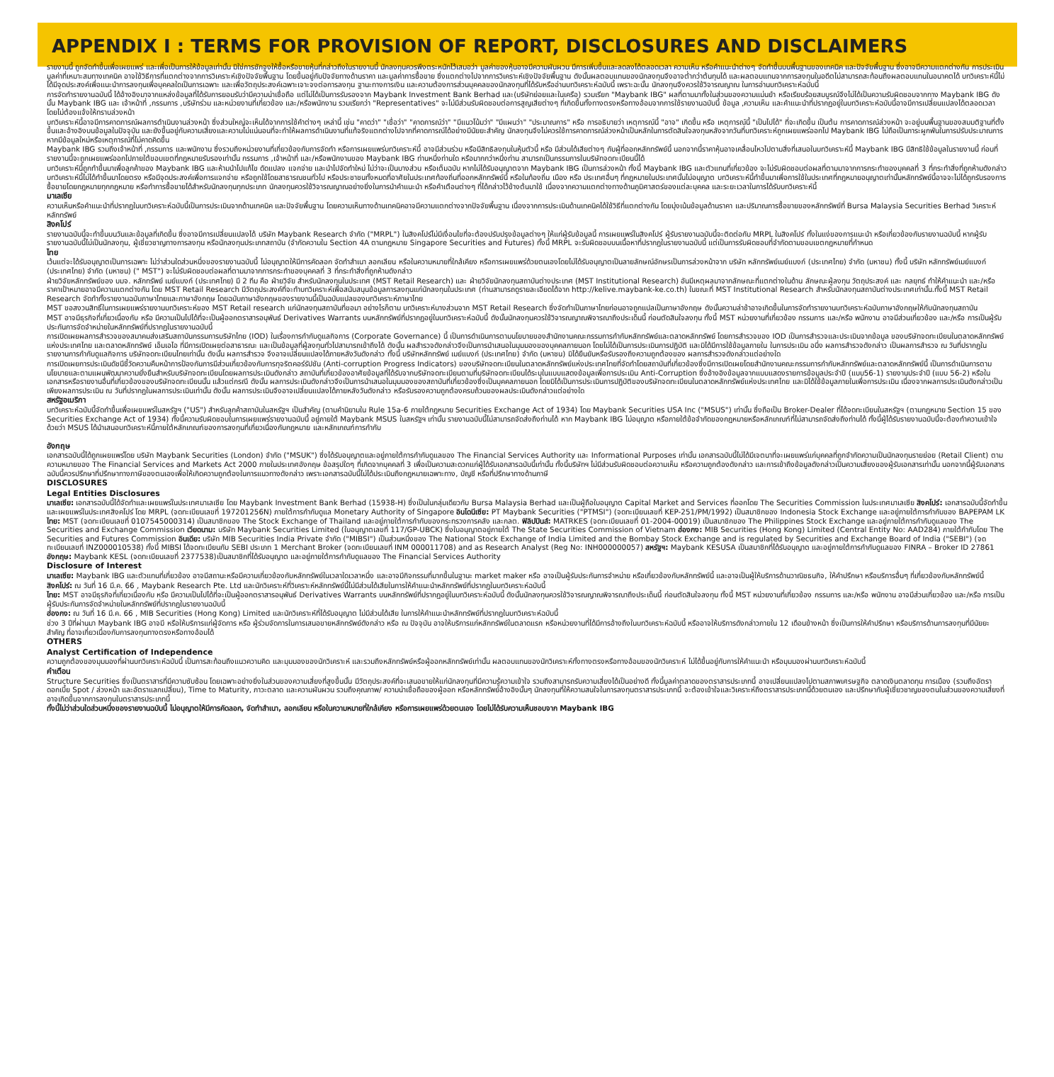APPENDIX I : TERMS FOR PROVISION OF REPORT, DISCLOSURES AND DISCLAIMERS
รายงานนี้ ถูกจัดทำขึ้นเพื่อเผยแพร่ และเพื่อเป็นการให้ข้อมูลเท่านั้น มิใช่การชักจูงให้ซื้อหรือขายหุ้นที่กล่าวถึงในรายงานนี้ นักลงทุนควรพึงตระหนักไว้เสมอว่า มูลค่าของหุ้นอาจมีความผันผวน มีการเพิ่มขึ้นและลดลงได้ตลอดเวลา ความเห็น หรือคำแนะนำต่างๆ จัดทำขึ้นบนพื้นฐานของเทคนิค และปัจจัยพื้นฐาน ซึ่งอาจมีความแตกต่างกัน การประเมินมูลค่าที่เหมาะสมทางเทคนิค อาจใช้วิธีการที่แตกต่างจากการวิเคราะห์เชิงปัจจัยพื้นฐาน โดยขึ้นอยู่กับปัจจัยทางด้านราคา และมูลค่าการซื้อขาย ซึ่งแตกต่างไปจากการวิเคราะห์เชิงปัจจัยพื้นฐาน ดังนั้นผลตอบแทนของนักลงทุนจึงอาจต่ำกว่าต้นทุนได้ และผลตอบแทนจากการลงทุนในอดีตไม่สามารถสะท้อนถึงผลตอบแทนในอนาคตได้ บทวิเคราะห์นี้ไม่ได้มีจุดประสงค์เพื่อแนะนำการลงทุนเพื่อบุคคลใดเป็นการเฉพาะ และเพื่อวัตถุประสงค์เฉพาะเจาะจงต่อการลงทุน ฐานะทางการเงิน และความต้องการส่วนบุคคลของนักลงทุนที่ได้รับหรืออ่านบทวิเคราะห์ฉบับนี้ เพราะฉะนั้น นักลงทุนจึงควรใช้วิจารณญาณ ในการอ่านบทวิเคราะห์ฉบับนี้
การจัดทำรายงานฉบับนี้ ได้อ้างอิงมาจากแหล่งข้อมูลที่ได้รับการยอมรับว่ามีความน่าเชื่อถือ แต่ไม่ได้เป็นการรับรองจาก Maybank Investment Bank Berhad และ(บริษัทย่อยและในเครือ) รวมเรียก "Maybank IBG" ผลที่ตามมาทั้งในส่วนของความแม่นยำ หรือเรียบร้อยสมบูรณ์จึงไม่ได้เป็นความรับผิดชอบจากทาง Maybank IBG ดังนั้น Maybank IBG และ เจ้าหน้าที่ ,กรรมการ ,บริษัทร่วม และหน่วยงานที่เกี่ยวข้อง และ/หรือพนักงาน รวมเรียกว่า "Representatives" จะไม่มีส่วนรับผิดชอบต่อการสูญเสียต่างๆ ที่เกิดขึ้นทั้งทางตรงหรือทางอ้อมจากการใช้รายงานฉบับนี้ ข้อมูล ,ความเห็น และคำแนะนำที่ปรากฏอยู่ในบทวิเคราะห์ฉบับนี้อาจมีการเปลี่ยนแปลงได้ตลอดเวลา โดยไม่ต้องแจ้งให้ทราบล่วงหน้า
บทวิเคราะห์นี้อาจมีการคาดการณ์ผลการดำเนินงานล่วงหน้า ซึ่งส่วนใหญ่จะเห็นได้จากการใช้คำต่างๆ เหล่านี้ เช่น "คาดว่า" "เชื่อว่า" "คาดการณ์ว่า" "มีแนวโน้มว่า" "มีแผนว่า" "ประมาณการ" หรือ การอธิบายว่า เหตุการณ์นี้ "อาจ" เกิดขึ้น หรือ เหตุการณ์นี้ "เป็นไปได้" ที่จะเกิดขึ้น เป็นต้น การคาดการณ์ล่วงหน้า จะอยู่บนพื้นฐานของสมมติฐานที่ตั้งขึ้นและอ้างอิงบนข้อมูลในปัจจุบัน และยังขึ้นอยู่กับความเสี่ยงและความไม่แน่นอนที่จะทำให้ผลการดำเนินงานที่แท้จริงแตกต่างไปจากที่คาดการณ์ได้อย่างมีนัยยะสำคัญ นักลงทุนจึงไม่ควรใช้การคาดการณ์ล่วงหน้าเป็นหลักในการตัดสินใจลงทุนหลังจากวันที่บทวิเคราะห์ถูกเผยแพร่ออกไป Maybank IBG ไม่ถือเป็นภาระผูกพันในการปรับประมาณการ หากมีข้อมูลใหม่หรือเหตุการณ์ที่ไม่คาดคิดขึ้น
Maybank IBG รวมถึงเจ้าหน้าที่ ,กรรมการ และพนักงาน ซึ่งรวมถึงหน่วยงานที่เกี่ยวข้องกับการจัดทำ หรือการเผยแพร่บทวิเคราะห์นี้ อาจมีส่วนร่วม หรือมีสิทธิลงทุนในหุ้นตัวนี้ หรือ มีส่วนได้เสียต่างๆ กับผู้ที่ออกหลักทรัพย์นี้ นอกจากนี้ราคาหุ้นอาจเคลื่อนไหวไปตามสิ่งที่เสนอในบทวิเคราะห์นี้ Maybank IBG มีสิทธิใช้ข้อมูลในรายงานนี้ ก่อนที่รายงานนี้จะถูกเผยแพร่ออกไปภายใต้ขอบเขตที่กฎหมายรับรองเท่านั้น กรรมการ ,เจ้าหน้าที่ และ/หรือพนักงานของ Maybank IBG ท่านหนึ่งท่านใด หรือมากกว่าหนึ่งท่าน สามารถเป็นกรรมการในบริษัทจดทะเบียนนี้ได้
บทวิเคราะห์นี้ถูกทำขึ้นมาเพื่อลูกค้าของ Maybank IBG และห้ามนำไปแก้ไข ดัดแปลง แจกจ่าย และนำไปจัดทำใหม่ ไม่ว่าจะเป็นบางส่วน หรือเต็มฉบับ หากไม่ได้รับอนุญาตจาก Maybank IBG เป็นการล่วงหน้า ทั้งนี้ Maybank IBG และตัวแทนที่เกี่ยวข้อง จะไม่รับผิดชอบต่อผลที่ตามมาจากการกระทำของบุคคลที่ 3 ที่กระทำสิ่งที่ถูกห้ามดังกล่าว
บทวิเคราะห์นี้ไม่ได้ทำขึ้นมาโดยตรง หรือมีจุดประสงค์เพื่อการแจกจ่าย หรือถูกใช้โดยสาธารณชนทั่วไป หรือประชาชนทั้งหมดที่อาศัยในประเทศท้องถิ่นที่ออกหลักทรัพย์นี้ หรือในท้องถิ่น เมือง หรือ ประเทศอื่นๆ ที่กฎหมายในประเทศนั้นไม่อนุญาต บทวิเคราะห์นี้ทำขึ้นมาเพื่อการใช้ในประเทศที่กฎหมายอนุญาตเท่านั้นหลักทรัพย์นี้อาจจะไม่ได้ถูกรับรองการซื้อขายโดยกฎหมายทุกกฎหมาย หรือทำการซื้อขายได้สำหรับนักลงทุนทุกประเภท นักลงทุนควรใช้วิจารณญาณอย่างยิ่งในการนำคำแนะนำ หรือคำเตือนต่างๆ ที่ได้กล่าวไว้ข้างต้นมาใช้ เนื่องจากความแตกต่างทางด้านภูมิศาสตร์ของแต่ละบุคคล และระยะเวลาในการได้รับบทวิเคราะห์นี้
มาเลเซีย
ความเห็นหรือคำแนะนำที่ปรากฏในบทวิเคราะห์ฉบับนี้เป็นการประเมินจากด้านเทคนิค และปัจจัยพื้นฐาน โดยความเห็นทางด้านเทคนิคอาจมีความแตกต่างจากปัจจัยพื้นฐาน เนื่องจากการประเมินด้านเทคนิคได้ใช้วิธีที่แตกต่างกัน โดยมุ่งเน้นข้อมูลด้านราคา และปริมาณการซื้อขายของหลักทรัพย์ที่ Bursa Malaysia Securities Berhad วิเคราะห์หลักทรัพย์
สิงคโปร์
รายงานฉบับนี้จะทำขึ้นบนวันและข้อมูลที่เกิดขึ้น ซึ่งอาจมีการเปลี่ยนแปลงได้ บริษัท Maybank Research จำกัด ("MRPL") ในสิงคโปร์ไม่มีเงื่อนไขที่จะต้องปรับปรุงข้อมูลต่างๆ ให้แก่ผู้รับข้อมูลนี้ การเผยแพร่ในสิงคโปร์ ผู้รับรายงานฉบับนี้จะติดต่อกับ MRPL ในสิงคโปร์ ทั้งในแง่ของการแนะนำ หรือเกี่ยวข้องกับรายงานฉบับนี้ หากผู้รับรายงานฉบับนี้ไม่เป็นนักลงทุน, ผู้เชี่ยวชาญทางการลงทุน หรือนักลงทุนประเภทสถาบัน (จำกัดความใน Section 4A ตามกฎหมาย Singapore Securities and Futures) ทั้งนี้ MRPL จะรับผิดชอบบนเนื้อหาที่ปรากฏในรายงานฉบับนี้ แต่เป็นการรับผิดชอบที่จำกัดตามขอบเขตกฎหมายที่กำหนด
ไทย
เว้นแต่จะได้รับอนุญาตเป็นการเฉพาะ ไม่ว่าส่วนใดส่วนหนึ่งของรายงานฉบับนี้ ไม่อนุญาตให้มีการคัดลอก จัดทำสำเนา ลอกเลียน หรือในความหมายที่ใกล้เคียง หรือการเผยแพร่ด้วยตนเองโดยไม่ได้รับอนุญาตเป็นลายลักษณ์อักษรเป็นการล่วงหน้าจาก บริษัท หลักทรัพย์เมย์แบงก์ (ประเทศไทย) จำกัด (มหาชน) ทั้งนี้ บริษัท หลักทรัพย์เมย์แบงก์ (ประเทศไทย) จำกัด (มหาชน) (" MST") จะไม่รับผิดชอบต่อผลที่ตามมาจากการกระทำของบุคคลที่ 3 ที่กระทำสิ่งที่ถูกห้ามดังกล่าว
ฝ่ายวิจัยหลักทรัพย์ของ บมจ. หลักทรัพย์ เมย์แบงก์ (ประเทศไทย) มี 2 ทีม คือ ฝ่ายวิจัย สำหรับนักลงทุนในประเทศ (MST Retail Research) และ ฝ่ายวิจัยนักลงทุนสถาบันต่างประเทศ (MST Institutional Research) อันมีเหตุผลมาจากลักษณะที่แตกต่างในด้าน ลักษณะผู้ลงทุน วัตถุประสงค์ และ กลยุทธ์ ทำให้คำแนะนำ และ/หรือ ราคาเป้าหมายอาจมีความแตกต่างกัน โดย MST Retail Research มีวัตถุประสงค์ที่จะทำบทวิเคราะห์เพื่อสนับสนุนข้อมูลการลงทุนแก่นักลงทุนในประเทศ (ท่านสามารถดูรายละเอียดได้จาก http://kelive.maybank-ke.co.th) ในขณะที่ MST Institutional Research สำหรับนักลงทุนสถาบันต่างประเทศเท่านั้น.ทั้งนี้ MST Retail Research จัดทำทั้งรายงานฉบับภาษาไทยและภาษาอังกฤษ โดยฉบับภาษาอังกฤษของรายงานนี้เป็นฉบับแปลของบทวิเคราะห์ภาษาไทย
MST ขอสงวนสิทธิ์ในการเผยแพร่รายงานบทวิเคราะห์ของ MST Retail research แก่นักลงทุนสถาบันที่ขอมา อย่างไรก็ตาม บทวิเคราะห์บางส่วนจาก MST Retail Research ซึ่งจัดทำเป็นภาษาไทยก่อนอาจถูกแปลเป็นภาษาอังกฤษ ดังนั้นความล่าช้าอาจเกิดขึ้นในการจัดทำรายงานบทวิเคราะห์ฉบับภาษาอังกฤษให้กับนักลงทุนสถาบัน
MST อาจมีธุรกิจที่เกี่ยวเนื่องกับ หรือ มีความเป็นไปได้ที่จะเป็นผู้ออกตราสารอนุพันธ์ Derivatives Warrants บนหลักทรัพย์ที่ปรากฏอยู่ในบทวิเคราะห์ฉบับนี้ ดังนั้นนักลงทุนควรใช้วิจารณญาณพิจารณาถึงประเด็นนี้ ก่อนตัดสินใจลงทุน ทั้งนี้ MST หน่วยงานที่เกี่ยวข้อง กรรมการ และ/หรือ พนักงาน อาจมีส่วนเกี่ยวข้อง และ/หรือ การเป็นผู้รับประกันการจัดจำหน่ายในหลักทรัพย์ที่ปรากฏในรายงานฉบับนี้
การเปิดเผยผลการสำรวจของสมาคมส่งเสริมสถาบันกรรมการบริษัทไทย (IOD) ในเรื่องการกำกับดูแลกิจการ (Corporate Governance) นี้ เป็นการดำเนินการตามนโยบายของสำนักงานคณะกรรมการกำกับหลักทรัพย์และตลาดหลักทรัพย์ โดยการสำรวจของ IOD เป็นการสำรวจและประเมินจากข้อมูล ของบริษัทจดทะเบียนในตลาดหลักทรัพย์แห่งประเทศไทย และตลาดหลักทรัพย์ เอ็มเอไอ ที่มีการเปิดเผยต่อสาธารณะ และเป็นข้อมูลที่ผู้ลงทุนทั่วไปสามารถเข้าถึงได้ ดังนั้น ผลสำรวจดังกล่าวจึงเป็นการนำเสนอในมุมมองของบุคคลภายนอก โดยไม่ได้เป็นการประเมินการปฏิบัติ และมิได้มีการใช้ข้อมูลภายใน ในการประเมิน อนึ่ง ผลการสำรวจดังกล่าว เป็นผลการสำรวจ ณ วันที่ปรากฏในรายงานการกำกับดูแลกิจการ บริษัทจดทะเบียนไทยเท่านั้น ดังนั้น ผลการสำรวจ จึงอาจเปลี่ยนแปลงได้ภายหลังวันดังกล่าว ทั้งนี้ บริษัทหลักทรัพย์ เมย์แบงก์ (ประเทศไทย) จำกัด (มหาชน) มิได้ยืนยันหรือรับรองถึงความถูกต้องของ ผลการสำรวจดังกล่าวแต่อย่างใด
การเปิดเผยการประเมินดัชนีชี้วัดความคืบหน้าการป้องกันการมีส่วนเกี่ยวข้องกับการทุจริตคอร์รัปชัน (Anti-corruption Progress Indicators) ของบริษัทจดทะเบียนในตลาดหลักทรัพย์แห่งประเทศไทยที่จัดทำโดยสถาบันที่เกี่ยวข้องซึ่งมีการเปิดเผยโดยสำนักงานคณะกรรมการกำกับหลักทรัพย์และตลาดหลักทรัพย์นี้ เป็นการดำเนินการตามนโยบายและตามแผนพัฒนาความยั่งยืนสำหรับบริษัทจดทะเบียนโดยผลการประเมินดังกล่าว สถาบันที่เกี่ยวข้องอาศัยข้อมูลที่ได้รับจากบริษัทจดทะเบียนตามที่บริษัทจดทะเบียนได้ระบุในแบบแสดงข้อมูลเพื่อการประเมิน Anti-Corruption ซึ่งอ้างอิงข้อมูลจากแบบแสดงรายการข้อมูลประจำปี (แบบ56-1) รายงานประจำปี (แบบ 56-2) หรือในเอกสารหรือรายงานอื่นที่เกี่ยวข้องของบริษัทจดทะเบียนนั้น แล้วแต่กรณี ดังนั้น ผลการประเมินดังกล่าวจึงเป็นการนำเสนอในมุมมองของสถาบันที่เกี่ยวข้องซึ่งเป็นบุคคลภายนอก โดยมิได้เป็นการประเมินการปฏิบัติของบริษัทจดทะเบียนในตลาดหลักทรัพย์แห่งประเทศไทย และมิได้ใช้ข้อมูลภายในเพื่อการประเมิน เนื่องจากผลการประเมินดังกล่าวเป็นเพียงผลการประเมิน ณ วันที่ปรากฏในผลการประเมินเท่านั้น ดังนั้น ผลการประเมินจึงอาจเปลี่ยนแปลงได้ภายหลังวันดังกล่าว หรือรับรองความถูกต้องครบถ้วนของผลประเมินดังกล่าวแต่อย่างใด
สหรัฐอเมริกา
บทวิเคราะห์ฉบับนี้จัดทำขึ้นเพื่อเผยแพร่ในสหรัฐฯ ("US") สำหรับลูกค้าสถาบันในสหรัฐฯ เป็นสำคัญ (ตามคำนิยามใน Rule 15a-6 ภายใต้กฎหมาย Securities Exchange Act of 1934) โดย Maybank Securities USA Inc ("MSUS") เท่านั้น ซึ่งถือเป็น Broker-Dealer ที่ได้จดทะเบียนในสหรัฐฯ (ตามกฎหมาย Section 15 ของ Securities Exchange Act of 1934) ทั้งนี้ความรับผิดชอบในการเผยแพร่รายงานฉบับนี้ อยู่ภายใต้ Maybank MSUS ในสหรัฐฯ เท่านั้น รายงานฉบับนี้ไม่สามารถจัดส่งถึงท่านได้ หาก Maybank IBG ไม่อนุญาต หรือภายใต้ข้อจำกัดของกฎหมายหรือหลักเกณฑ์ที่ไม่สามารถจัดส่งถึงท่านได้ ทั้งนี้ผู้ได้รับรายงานฉบับนี้จะต้องทำความเข้าใจด้วยว่า MSUS ได้นำเสนอบทวิเคราะห์นี้ภายใต้หลักเกณฑ์ของการลงทุนที่เกี่ยวเนื่องกับกฎหมาย และหลักเกณฑ์การกำกับ
อังกฤษ
เอกสารฉบับนี้ได้ถูกเผยแพร่โดย บริษัท Maybank Securities (London) จำกัด ("MSUK") ซึ่งได้รับอนุญาตและอยู่ภายใต้การกำกับดูแลของ The Financial Services Authority และ Informational Purposes เท่านั้น เอกสารฉบับนี้ไม่ได้มีเจตนาที่จะเผยแพร่แก่บุคคลที่ถูกจำกัดความเป็นนักลงทุนรายย่อย (Retail Client) ตามความหมายของ The Financial Services and Markets Act 2000 ภายในประเทศอังกฤษ ข้อสรุปใดๆ ที่เกิดจากบุคคลที่ 3 เพื่อเป็นความสะดวกแก่ผู้ได้รับเอกสารฉบับนี้เท่านั้น ทั้งนี้บริษัทฯ ไม่มีส่วนรับผิดชอบต่อความเห็น หรือความถูกต้องดังกล่าว และการเข้าถึงข้อมูลดังกล่าวเป็นความเสี่ยงของผู้รับเอกสารเท่านั้น นอกจากนี้ผู้รับเอกสารฉบับนี้ควรปรึกษาที่ปรึกษาทางภาษีของตนเองเพื่อให้เกิดความถูกต้องในการแนวทางดังกล่าว เพราะเอกสารฉบับนี้ไม่ได้ประเมินถึงกฎหมายเฉพาะทาง, บัญชี หรือที่ปรึกษาทางด้านภาษี
DISCLOSURES
Legal Entities Disclosures
มาเลเซีย: เอกสารฉบับนี้ได้จัดทำและเผยแพร่ในประเทศมาเลเซีย โดย Maybank Investment Bank Berhad (15938-H) ซึ่งเป็นในกลุ่มเดียวกับ Bursa Malaysia Berhad และเป็นผู้ถือใบอนุญาต Capital Market and Services ที่ออกโดย The Securities Commission ในประเทศมาเลเซีย สิงคโปร์: เอกสารฉบับนี้จัดทำขึ้นและเผยแพร่ในประเทศสิงคโปร์ โดย MRPL (จดทะเบียนเลขที่ 197201256N) ภายใต้การกำกับดูแล Monetary Authority of Singapore อินโดนีเซีย: PT Maybank Securities ("PTMSI") (จดทะเบียนเลขที่ KEP-251/PM/1992) เป็นสมาชิกของ Indonesia Stock Exchange และอยู่ภายใต้การกำกับของ BAPEPAM LK ไทย: MST (จดทะเบียนเลขที่ 0107545000314) เป็นสมาชิกของ The Stock Exchange of Thailand และอยู่ภายใต้การกำกับของกระทรวงการคลัง และกลต. ฟิลิปปินส์: MATRKES (จดทะเบียนเลขที่ 01-2004-00019) เป็นสมาชิกของ The Philippines Stock Exchange และอยู่ภายใต้การกำกับดูแลของ The Securities and Exchange Commission เวียดนาม: บริษัท Maybank Securities Limited (ใบอนุญาตเลขที่ 117/GP-UBCK) ซึ่งใบอนุญาตอยู่ภายใต้ The State Securities Commission of Vietnam ฮ่องกง: MIB Securities (Hong Kong) Limited (Central Entity No: AAD284) ภายใต้กำกับโดย The Securities and Futures Commission อินเดีย: บริษัท MIB Securities India Private จำกัด ("MIBSI") เป็นส่วนหนึ่งของ The National Stock Exchange of India Limited and the Bombay Stock Exchange and is regulated by Securities and Exchange Board of India ("SEBI") (จดทะเบียนเลขที่ INZ000010538) ทั้งนี้ MIBSI ได้จดทะเบียนกับ SEBI ประเภท 1 Merchant Broker (จดทะเบียนเลขที่ INM 000011708) and as Research Analyst (Reg No: INH000000057) สหรัฐฯ: Maybank KESUSA เป็นสมาชิกที่ได้รับอนุญาต และอยู่ภายใต้การกำกับดูแลของ FINRA – Broker ID 27861 อังกฤษ: Maybank KESL (จดทะเบียนเลขที่ 2377538)เป็นสมาชิกที่ได้รับอนุญาต และอยู่ภายใต้การกำกับดูแลของ The Financial Services Authority
Disclosure of Interest
มาเลเซีย: Maybank IBG และตัวแทนที่เกี่ยวข้อง อาจมีสถานะหรือมีความเกี่ยวข้องกับหลักทรัพย์ในเวลาใดเวลาหนึ่ง และอาจมีกิจกรรมที่มากขึ้นในฐานะ market maker หรือ อาจเป็นผู้รับประกันการจำหน่าย หรือเกี่ยวข้องกับหลักทรัพย์นี้ และอาจเป็นผู้ให้บริการด้านวาณิชธนกิจ, ให้คำปรึกษา หรือบริการอื่นๆ ที่เกี่ยวข้องกับหลักทรัพย์นี้
สิงคโปร์: ณ วันที่ 16 มี.ค. 66 , Maybank Research Pte. Ltd และนักวิเคราะห์ที่วิเคราะห์หลักทรัพย์นี้ไม่มีส่วนได้เสียในการให้คำแนะนำหลักทรัพย์ที่ปรากฏในบทวิเคราะห์ฉบับนี้
ไทย: MST อาจมีธุรกิจที่เกี่ยวเนื่องกับ หรือ มีความเป็นไปได้ที่จะเป็นผู้ออกตราสารอนุพันธ์ Derivatives Warrants บนหลักทรัพย์ที่ปรากฏอยู่ในบทวิเคราะห์ฉบับนี้ ดังนั้นนักลงทุนควรใช้วิจารณญาณพิจารณาถึงประเด็นนี้ ก่อนตัดสินใจลงทุน ทั้งนี้ MST หน่วยงานที่เกี่ยวข้อง กรรมการ และ/หรือ พนักงาน อาจมีส่วนเกี่ยวข้อง และ/หรือ การเป็นผู้รับประกันการจัดจำหน่ายในหลักทรัพย์ที่ปรากฏในรายงานฉบับนี้
ฮ่องกง: ณ วันที่ 16 มี.ค. 66 , MIB Securities (Hong Kong) Limited และนักวิเคราะห์ที่ได้รับอนุญาต ไม่มีส่วนได้เสีย ในการให้คำแนะนำหลักทรัพย์ที่ปรากฏในบทวิเคราะห์ฉบับนี้
ช่วง 3 ปีที่ผ่านมา Maybank IBG อาจมี หรือให้บริการแก่ผู้จัดการ หรือ ผู้ร่วมจัดการในการเสนอขายหลักทรัพย์ดังกล่าว หรือ ณ ปัจจุบัน อาจให้บริการแก่หลักทรัพย์ในตลาดแรก หรือหน่วยงานที่ได้มีการอ้างถึงในบทวิเคราะห์ฉบับนี้ หรืออาจให้บริการดังกล่าวภายใน 12 เดือนข้างหน้า ซึ่งเป็นการให้คำปรึกษา หรือบริการด้านการลงทุนที่มีนัยยะสำคัญ ที่อาจเกี่ยวเนื่องกับการลงทุนทางตรงหรือทางอ้อมได้
OTHERS
Analyst Certification of Independence
ความถูกต้องของมุมมองที่ผ่านบทวิเคราะห์ฉบับนี้ เป็นการสะท้อนถึงแนวความคิด และมุมมองของนักวิเคราะห์ และรวมถึงหลักทรัพย์หรือผู้ออกหลักทรัพย์เท่านั้น ผลตอบแทนของนักวิเคราะห์ทั้งทางตรงหรือทางอ้อมของนักวิเคราะห์ ไม่ได้ขึ้นอยู่กับการให้คำแนะนำ หรือมุมมองผ่านบทวิเคราะห์ฉบับนี้
คำเตือน
Structure Securities ซึ่งเป็นตราสารที่มีความซับซ้อน โดยเฉพาะอย่างยิ่งในส่วนของความเสี่ยงที่สูงขึ้นนั้น มีวัตถุประสงค์ที่จะเสนอขายให้แก่นักลงทุนที่มีความรู้ความเข้าใจ รวมถึงสามารถรับความเสี่ยงได้เป็นอย่างดี ทั้งนี้มูลค่าตลาดของตราสารประเภทนี้ อาจเปลี่ยนแปลงไปตามสภาพเศรษฐกิจ ตลาดเงินตลาดทุน การเมือง (รวมถึงอัตราดอกเบี้ย Spot / ล่วงหน้า และอัตราแลกเปลี่ยน), Time to Maturity, ภาวะตลาด และความผันผวน รวมถึงคุณภาพ/ ความน่าเชื่อถือของผู้ออก หรือหลักทรัพย์อ้างอิงนั้นๆ นักลงทุนที่ให้ความสนใจในการลงทุนตราสารประเภทนี้ จะต้องเข้าใจและวิเคราะห์ถึงตราสารประเภทนี้ด้วยตนเอง และปรึกษากับผู้เชี่ยวชาญของตนในส่วนของความเสี่ยงที่อาจเกิดขึ้นจากการลงทุนในตราสารประเภทนี้
ทั้งนี้ไม่ว่าส่วนใดส่วนหนึ่งของรายงานฉบับนี้ ไม่อนุญาตให้มีการคัดลอก, จัดทำสำเนา, ลอกเลียน หรือในความหมายที่ใกล้เคียง หรือการเผยแพร่ด้วยตนเอง โดยไม่ได้รับความเห็นชอบจาก Maybank IBG